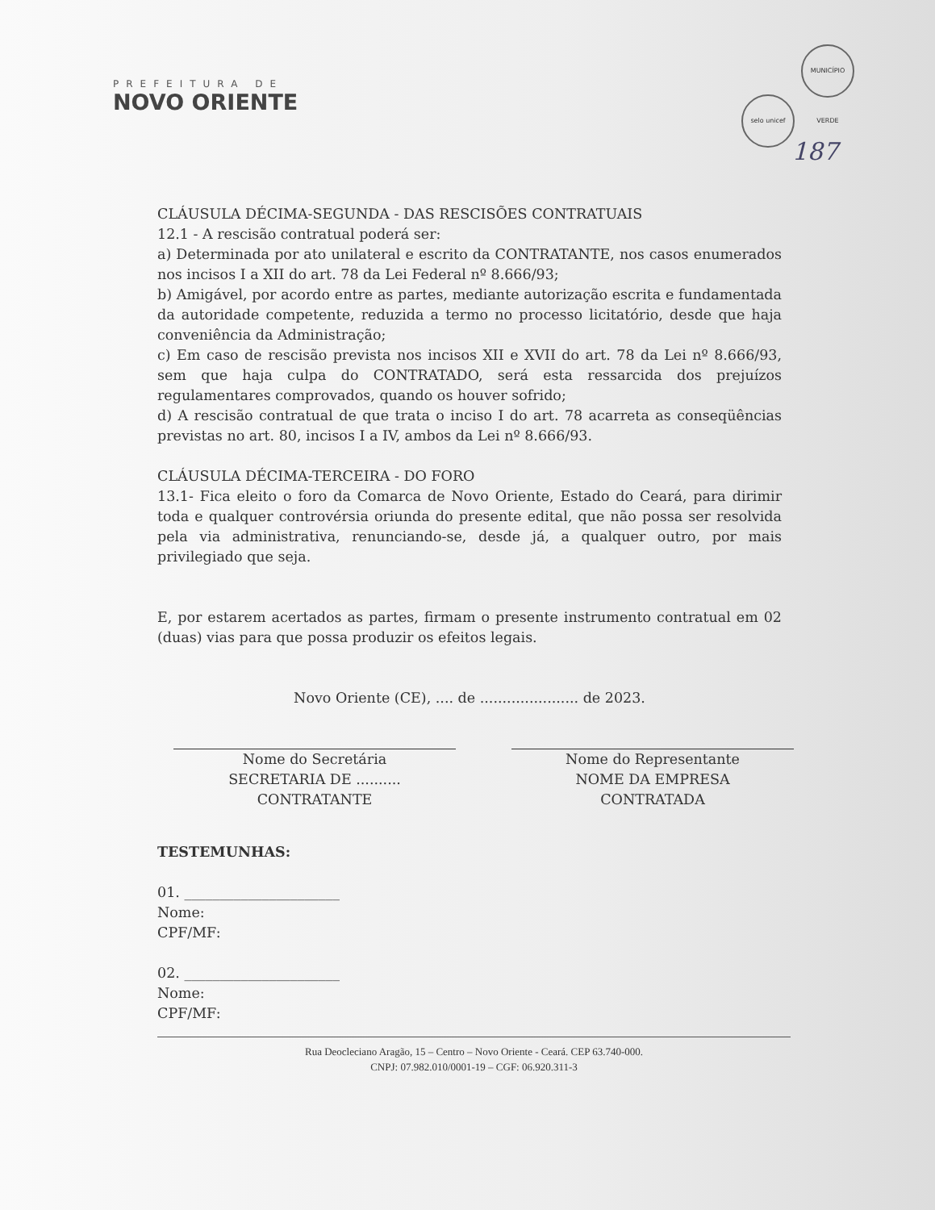PREFEITURA DE
NOVO ORIENTE
selo unicef MUNICÍPIO VERDE
187
CLÁUSULA DÉCIMA-SEGUNDA - DAS RESCISÕES CONTRATUAIS
12.1 - A rescisão contratual poderá ser:
a) Determinada por ato unilateral e escrito da CONTRATANTE, nos casos enumerados nos incisos I a XII do art. 78 da Lei Federal nº 8.666/93;
b) Amigável, por acordo entre as partes, mediante autorização escrita e fundamentada da autoridade competente, reduzida a termo no processo licitatório, desde que haja conveniência da Administração;
c) Em caso de rescisão prevista nos incisos XII e XVII do art. 78 da Lei nº 8.666/93, sem que haja culpa do CONTRATADO, será esta ressarcida dos prejuízos regulamentares comprovados, quando os houver sofrido;
d) A rescisão contratual de que trata o inciso I do art. 78 acarreta as conseqüências previstas no art. 80, incisos I a IV, ambos da Lei nº 8.666/93.
CLÁUSULA DÉCIMA-TERCEIRA - DO FORO
13.1- Fica eleito o foro da Comarca de Novo Oriente, Estado do Ceará, para dirimir toda e qualquer controvérsia oriunda do presente edital, que não possa ser resolvida pela via administrativa, renunciando-se, desde já, a qualquer outro, por mais privilegiado que seja.
E, por estarem acertados as partes, firmam o presente instrumento contratual em 02 (duas) vias para que possa produzir os efeitos legais.
Novo Oriente (CE), .... de ...................... de 2023.
Nome do Secretária
SECRETARIA DE ..........
CONTRATANTE
Nome do Representante
NOME DA EMPRESA
CONTRATADA
TESTEMUNHAS:
01. ______________________
Nome:
CPF/MF:
02. ______________________
Nome:
CPF/MF:
Rua Deocleciano Aragão, 15 – Centro – Novo Oriente - Ceará. CEP 63.740-000.
CNPJ: 07.982.010/0001-19 – CGF: 06.920.311-3